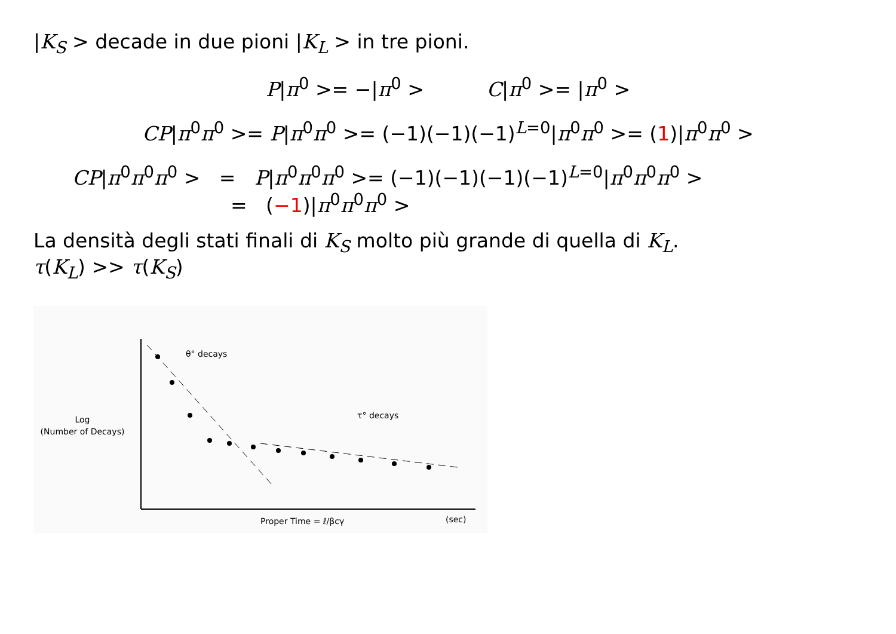|K<sub>S</sub> > decade in due pioni |K<sub>L</sub> > in tre pioni.
P|π<sup>0</sup> >= −|π<sup>0</sup> > C|π<sup>0</sup> >= |π<sup>0</sup> >
CP|π<sup>0</sup>π<sup>0</sup> >= P|π<sup>0</sup>π<sup>0</sup> >= (−1)(−1)(−1)<sup>L=0</sup>|π<sup>0</sup>π<sup>0</sup> >= (1)|π<sup>0</sup>π<sup>0</sup> >
CP|π<sup>0</sup>π<sup>0</sup>π<sup>0</sup> > = P|π<sup>0</sup>π<sup>0</sup>π<sup>0</sup> >= (−1)(−1)(−1)(−1)<sup>L=0</sup>|π<sup>0</sup>π<sup>0</sup>π<sup>0</sup> >
= (−1)|π<sup>0</sup>π<sup>0</sup>π<sup>0</sup> >
La densità degli stati finali di K<sub>S</sub> molto più grande di quella di K<sub>L</sub>.
τ(K<sub>L</sub>) >> τ(K<sub>S</sub>)
θ° decays
τ° decays
Log
(Number of Decays)
Proper Time = ℓ/βcγ
(sec)